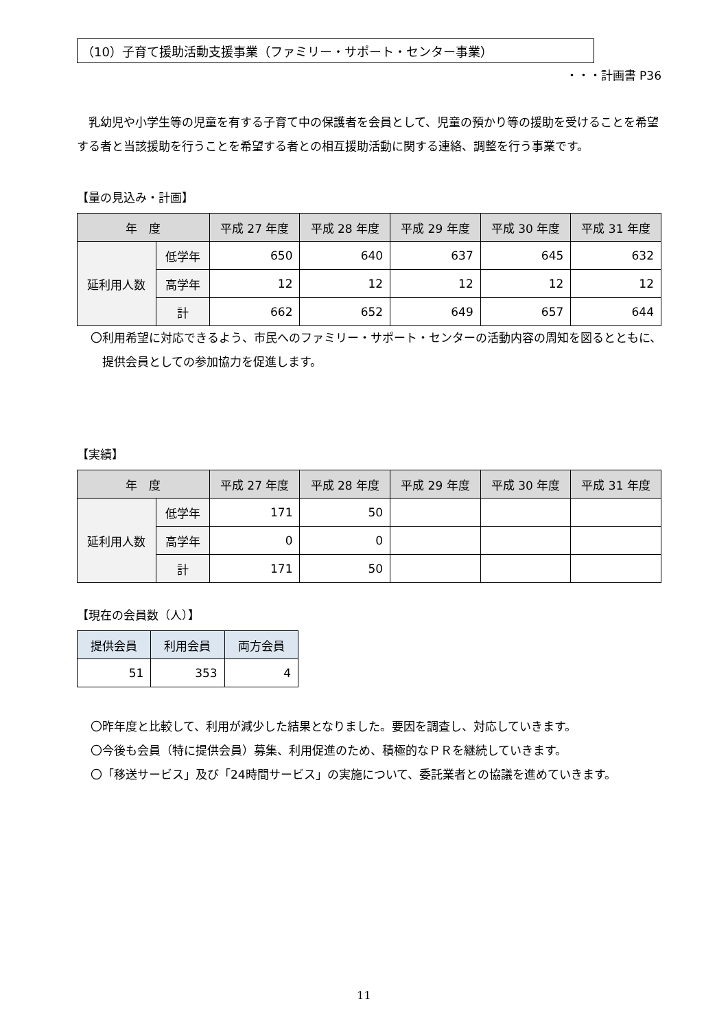（10）子育て援助活動支援事業（ファミリー・サポート・センター事業）
・・・計画書 P36
乳幼児や小学生等の児童を有する子育て中の保護者を会員として、児童の預かり等の援助を受けることを希望する者と当該援助を行うことを希望する者との相互援助活動に関する連絡、調整を行う事業です。
【量の見込み・計画】
| 年 度 | | 平成 27 年度 | 平成 28 年度 | 平成 29 年度 | 平成 30 年度 | 平成 31 年度 |
| --- | --- | --- | --- | --- | --- | --- |
| 延利用人数 | 低学年 | 650 | 640 | 637 | 645 | 632 |
| | 高学年 | 12 | 12 | 12 | 12 | 12 |
| | 計 | 662 | 652 | 649 | 657 | 644 |
〇利用希望に対応できるよう、市民へのファミリー・サポート・センターの活動内容の周知を図るとともに、提供会員としての参加協力を促進します。
【実績】
| 年 度 | | 平成 27 年度 | 平成 28 年度 | 平成 29 年度 | 平成 30 年度 | 平成 31 年度 |
| --- | --- | --- | --- | --- | --- | --- |
| 延利用人数 | 低学年 | 171 | 50 | | | |
| | 高学年 | 0 | 0 | | | |
| | 計 | 171 | 50 | | | |
【現在の会員数（人）】
| 提供会員 | 利用会員 | 両方会員 |
| --- | --- | --- |
| 51 | 353 | 4 |
〇昨年度と比較して、利用が減少した結果となりました。要因を調査し、対応していきます。
〇今後も会員（特に提供会員）募集、利用促進のため、積極的なＰＲを継続していきます。
〇「移送サービス」及び「24時間サービス」の実施について、委託業者との協議を進めていきます。
11